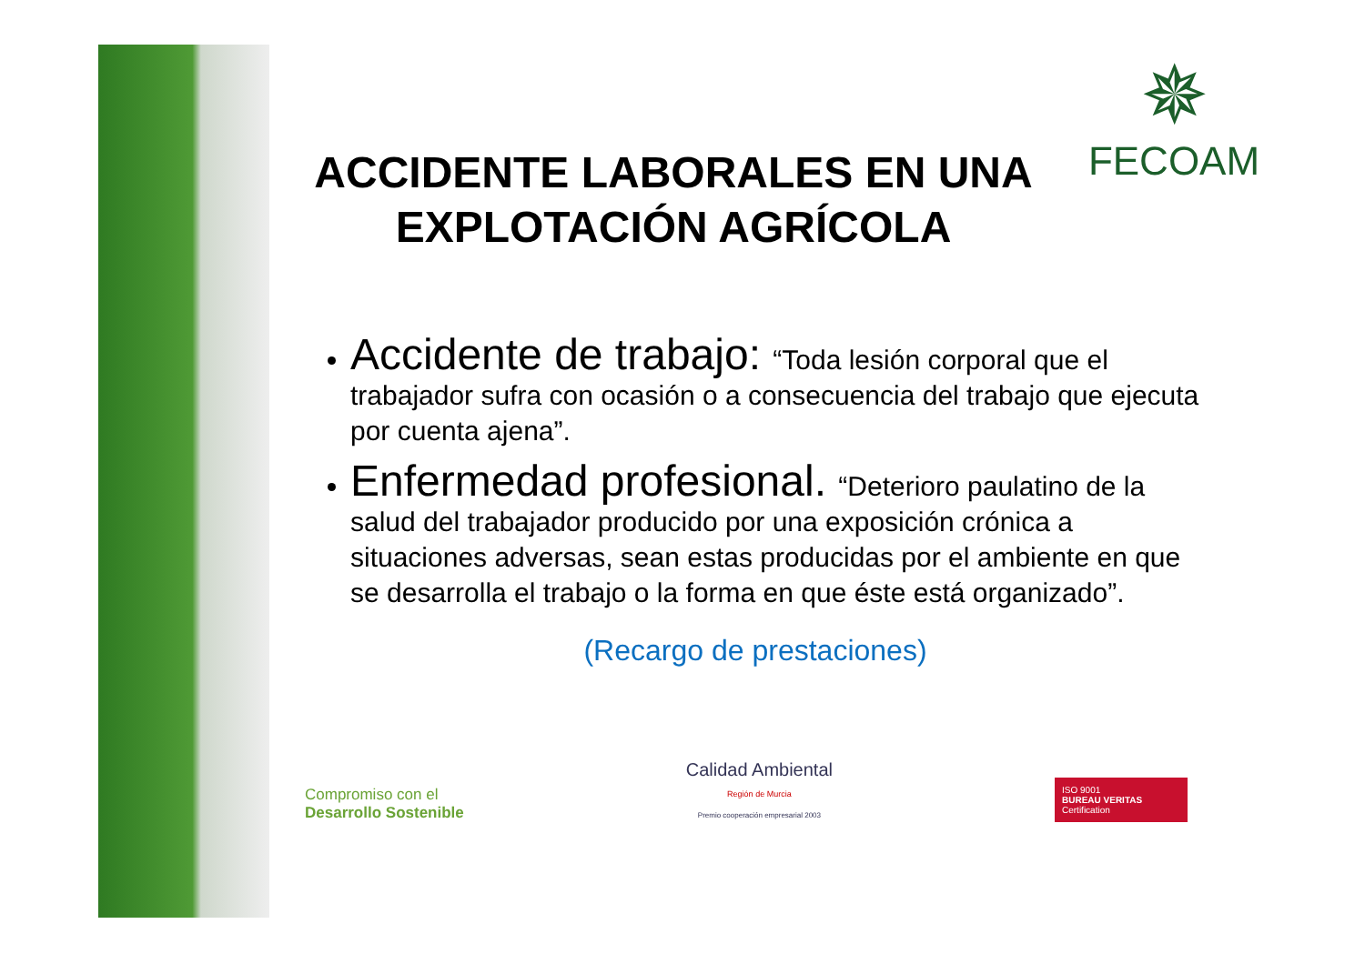✵
FECOAM
ACCIDENTE LABORALES EN UNA EXPLOTACIÓN AGRÍCOLA
Accidente de trabajo: “Toda lesión corporal que el trabajador sufra con ocasión o a consecuencia del trabajo que ejecuta por cuenta ajena”.
Enfermedad profesional. “Deterioro paulatino de la salud del trabajador producido por una exposición crónica a situaciones adversas, sean estas producidas por el ambiente en que se desarrolla el trabajo o la forma en que éste está organizado”.
(Recargo de prestaciones)
Compromiso con el
Desarrollo Sostenible
Calidad Ambiental
Región de Murcia
Premio cooperación empresarial 2003
ISO 9001
BUREAU VERITAS
Certification